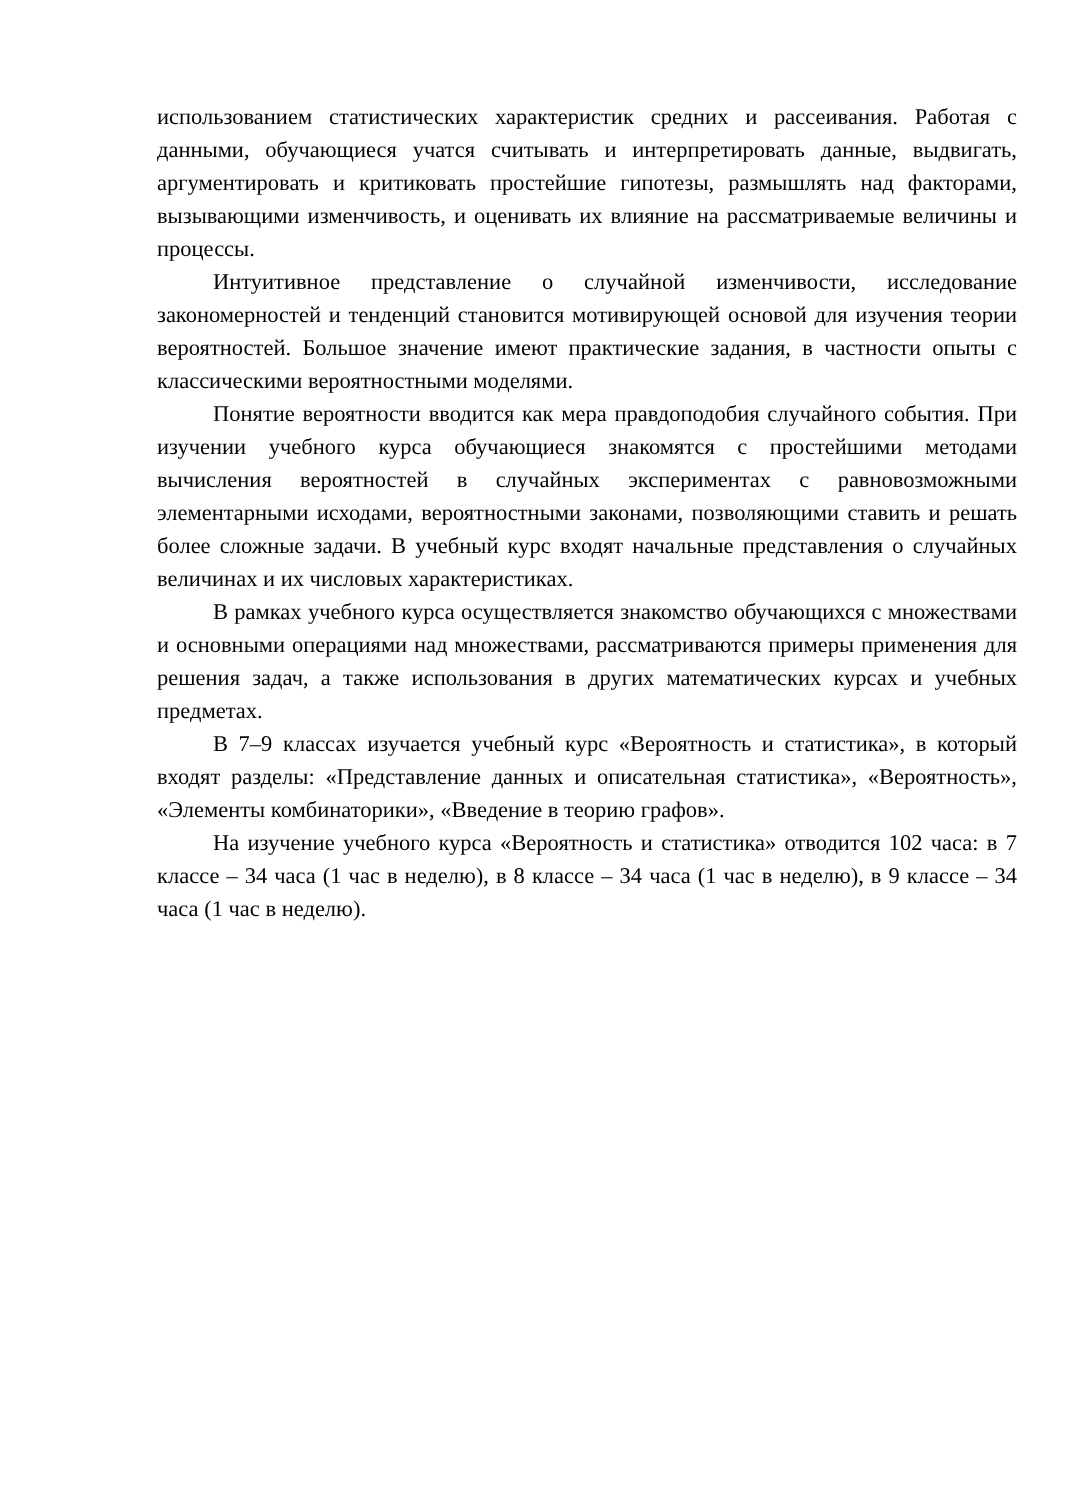использованием статистических характеристик средних и рассеивания. Работая с данными, обучающиеся учатся считывать и интерпретировать данные, выдвигать, аргументировать и критиковать простейшие гипотезы, размышлять над факторами, вызывающими изменчивость, и оценивать их влияние на рассматриваемые величины и процессы.
Интуитивное представление о случайной изменчивости, исследование закономерностей и тенденций становится мотивирующей основой для изучения теории вероятностей. Большое значение имеют практические задания, в частности опыты с классическими вероятностными моделями.
Понятие вероятности вводится как мера правдоподобия случайного события. При изучении учебного курса обучающиеся знакомятся с простейшими методами вычисления вероятностей в случайных экспериментах с равновозможными элементарными исходами, вероятностными законами, позволяющими ставить и решать более сложные задачи. В учебный курс входят начальные представления о случайных величинах и их числовых характеристиках.
В рамках учебного курса осуществляется знакомство обучающихся с множествами и основными операциями над множествами, рассматриваются примеры применения для решения задач, а также использования в других математических курсах и учебных предметах.
В 7–9 классах изучается учебный курс «Вероятность и статистика», в который входят разделы: «Представление данных и описательная статистика», «Вероятность», «Элементы комбинаторики», «Введение в теорию графов».
На изучение учебного курса «Вероятность и статистика» отводится 102 часа: в 7 классе – 34 часа (1 час в неделю), в 8 классе – 34 часа (1 час в неделю), в 9 классе – 34 часа (1 час в неделю).